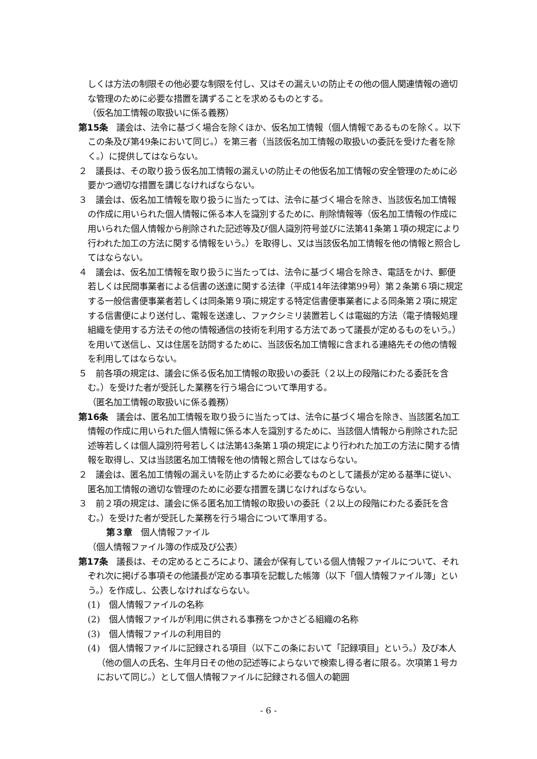しくは方法の制限その他必要な制限を付し、又はその漏えいの防止その他の個人関連情報の適切な管理のために必要な措置を講ずることを求めるものとする。
（仮名加工情報の取扱いに係る義務）
第15条　議会は、法令に基づく場合を除くほか、仮名加工情報（個人情報であるものを除く。以下この条及び第49条において同じ。）を第三者（当該仮名加工情報の取扱いの委託を受けた者を除く。）に提供してはならない。
２　議長は、その取り扱う仮名加工情報の漏えいの防止その他仮名加工情報の安全管理のために必要かつ適切な措置を講じなければならない。
３　議会は、仮名加工情報を取り扱うに当たっては、法令に基づく場合を除き、当該仮名加工情報の作成に用いられた個人情報に係る本人を識別するために、削除情報等（仮名加工情報の作成に用いられた個人情報から削除された記述等及び個人識別符号並びに法第41条第１項の規定により行われた加工の方法に関する情報をいう。）を取得し、又は当該仮名加工情報を他の情報と照合してはならない。
４　議会は、仮名加工情報を取り扱うに当たっては、法令に基づく場合を除き、電話をかけ、郵便若しくは民間事業者による信書の送達に関する法律（平成14年法律第99号）第２条第６項に規定する一般信書便事業者若しくは同条第９項に規定する特定信書便事業者による同条第２項に規定する信書便により送付し、電報を送達し、ファクシミリ装置若しくは電磁的方法（電子情報処理組織を使用する方法その他の情報通信の技術を利用する方法であって議長が定めるものをいう。）を用いて送信し、又は住居を訪問するために、当該仮名加工情報に含まれる連絡先その他の情報を利用してはならない。
５　前各項の規定は、議会に係る仮名加工情報の取扱いの委託（２以上の段階にわたる委託を含む。）を受けた者が受託した業務を行う場合について準用する。
（匿名加工情報の取扱いに係る義務）
第16条　議会は、匿名加工情報を取り扱うに当たっては、法令に基づく場合を除き、当該匿名加工情報の作成に用いられた個人情報に係る本人を識別するために、当該個人情報から削除された記述等若しくは個人識別符号若しくは法第43条第１項の規定により行われた加工の方法に関する情報を取得し、又は当該匿名加工情報を他の情報と照合してはならない。
２　議会は、匿名加工情報の漏えいを防止するために必要なものとして議長が定める基準に従い、匿名加工情報の適切な管理のために必要な措置を講じなければならない。
３　前２項の規定は、議会に係る匿名加工情報の取扱いの委託（２以上の段階にわたる委託を含む。）を受けた者が受託した業務を行う場合について準用する。
第３章　個人情報ファイル
（個人情報ファイル簿の作成及び公表）
第17条　議長は、その定めるところにより、議会が保有している個人情報ファイルについて、それぞれ次に掲げる事項その他議長が定める事項を記載した帳簿（以下「個人情報ファイル簿」という。）を作成し、公表しなければならない。
(1)　個人情報ファイルの名称
(2)　個人情報ファイルが利用に供される事務をつかさどる組織の名称
(3)　個人情報ファイルの利用目的
(4)　個人情報ファイルに記録される項目（以下この条において「記録項目」という。）及び本人（他の個人の氏名、生年月日その他の記述等によらないで検索し得る者に限る。次項第１号カにおいて同じ。）として個人情報ファイルに記録される個人の範囲
- 6 -